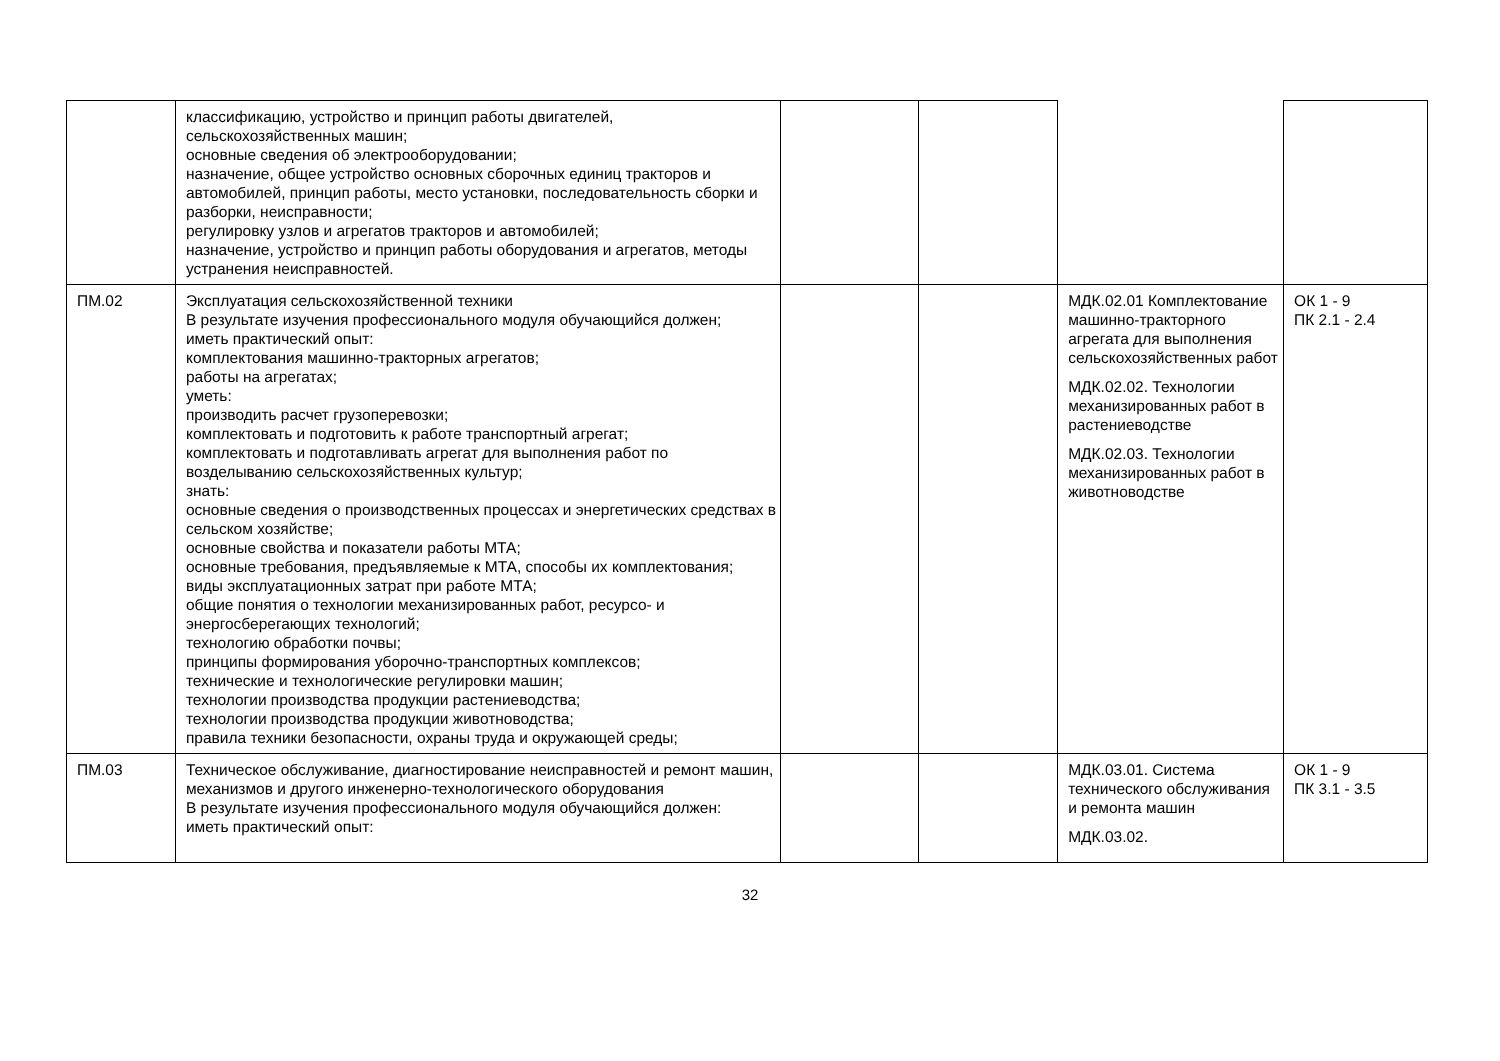| | классификацию, устройство и принцип работы двигателей, сельскохозяйственных машин; основные сведения об электрооборудовании; назначение, общее устройство основных сборочных единиц тракторов и автомобилей, принцип работы, место установки, последовательность сборки и разборки, неисправности; регулировку узлов и агрегатов тракторов и автомобилей; назначение, устройство и принцип работы оборудования и агрегатов, методы устранения неисправностей. | | | | |
| ПМ.02 | Эксплуатация сельскохозяйственной техники В результате изучения профессионального модуля обучающийся должен; иметь практический опыт: комплектования машинно-тракторных агрегатов; работы на агрегатах; уметь: производить расчет грузоперевозки; комплектовать и подготовить к работе транспортный агрегат; комплектовать и подготавливать агрегат для выполнения работ по возделыванию сельскохозяйственных культур; знать: основные сведения о производственных процессах и энергетических средствах в сельском хозяйстве; основные свойства и показатели работы МТА; основные требования, предъявляемые к МТА, способы их комплектования; виды эксплуатационных затрат при работе МТА; общие понятия о технологии механизированных работ, ресурсо- и энергосберегающих технологий; технологию обработки почвы; принципы формирования уборочно-транспортных комплексов; технические и технологические регулировки машин; технологии производства продукции растениеводства; технологии производства продукции животноводства; правила техники безопасности, охраны труда и окружающей среды; | | | МДК.02.01 Комплектование машинно-тракторного агрегата для выполнения сельскохозяйственных работ МДК.02.02. Технологии механизированных работ в растениеводстве МДК.02.03. Технологии механизированных работ в животноводстве | ОК 1 - 9 ПК 2.1 - 2.4 |
| ПМ.03 | Техническое обслуживание, диагностирование неисправностей и ремонт машин, механизмов и другого инженерно-технологического оборудования В результате изучения профессионального модуля обучающийся должен: иметь практический опыт: | | | МДК.03.01. Система технического обслуживания и ремонта машин МДК.03.02. | ОК 1 - 9 ПК 3.1 - 3.5 |
32